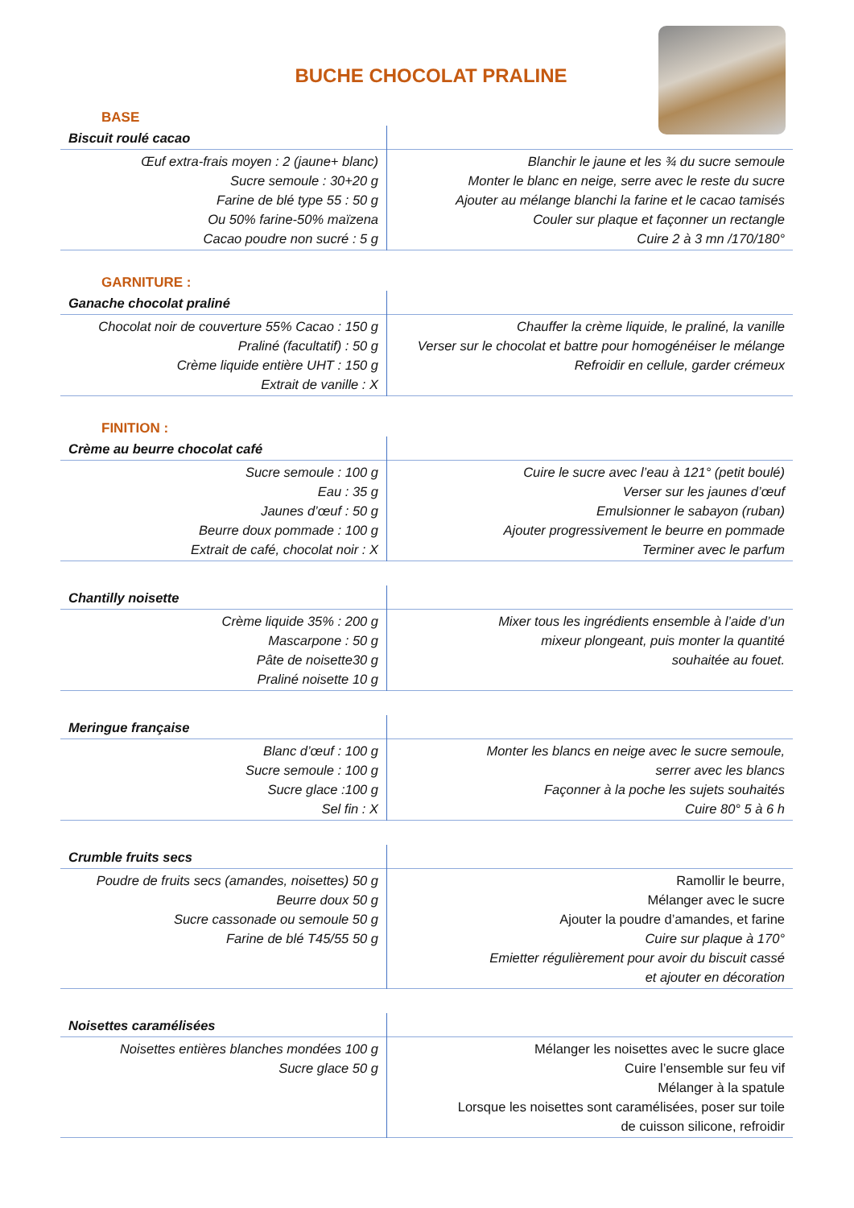BUCHE CHOCOLAT PRALINE
BASE
| Biscuit roulé cacao | |
| --- | --- |
| Œuf extra-frais moyen : 2 (jaune+ blanc) Sucre semoule : 30+20 g Farine de blé type 55 : 50 g Ou 50% farine-50% maïzena Cacao poudre non sucré : 5 g | Blanchir le jaune et les ¾ du sucre semoule Monter le blanc en neige, serre avec le reste du sucre Ajouter au mélange blanchi la farine et le cacao tamisés Couler sur plaque et façonner un rectangle Cuire 2 à 3 mn /170/180° |
GARNITURE :
| Ganache chocolat praliné | |
| --- | --- |
| Chocolat noir de couverture 55% Cacao : 150 g Praliné (facultatif) : 50 g Crème liquide entière UHT : 150 g Extrait de vanille : X | Chauffer la crème liquide, le praliné, la vanille Verser sur le chocolat et battre pour homogénéiser le mélange Refroidir en cellule, garder crémeux |
FINITION :
| Crème au beurre chocolat café | |
| --- | --- |
| Sucre semoule : 100 g Eau : 35 g Jaunes d’œuf : 50 g Beurre doux pommade : 100 g Extrait de café, chocolat noir : X | Cuire le sucre avec l’eau à 121° (petit boulé) Verser sur les jaunes d’œuf Emulsionner le sabayon (ruban) Ajouter progressivement le beurre en pommade Terminer avec le parfum |
| Chantilly noisette | |
| --- | --- |
| Crème liquide 35% : 200 g Mascarpone : 50 g Pâte de noisette30 g Praliné noisette 10 g | Mixer tous les ingrédients ensemble à l’aide d’un mixeur plongeant, puis monter la quantité souhaitée au fouet. |
| Meringue française | |
| --- | --- |
| Blanc d’œuf : 100 g Sucre semoule : 100 g Sucre glace :100 g Sel fin : X | Monter les blancs en neige avec le sucre semoule, serrer avec les blancs Façonner à la poche les sujets souhaités Cuire 80° 5 à 6 h |
| Crumble fruits secs | |
| --- | --- |
| Poudre de fruits secs (amandes, noisettes) 50 g Beurre doux 50 g Sucre cassonade ou semoule 50 g Farine de blé T45/55 50 g | Ramollir le beurre, Mélanger avec le sucre Ajouter la poudre d’amandes, et farine Cuire sur plaque à 170° Emietter régulièrement pour avoir du biscuit cassé et ajouter en décoration |
| Noisettes caramélisées | |
| --- | --- |
| Noisettes entières blanches mondées 100 g Sucre glace 50 g | Mélanger les noisettes avec le sucre glace Cuire l’ensemble sur feu vif Mélanger à la spatule Lorsque les noisettes sont caramélisées, poser sur toile de cuisson silicone, refroidir |